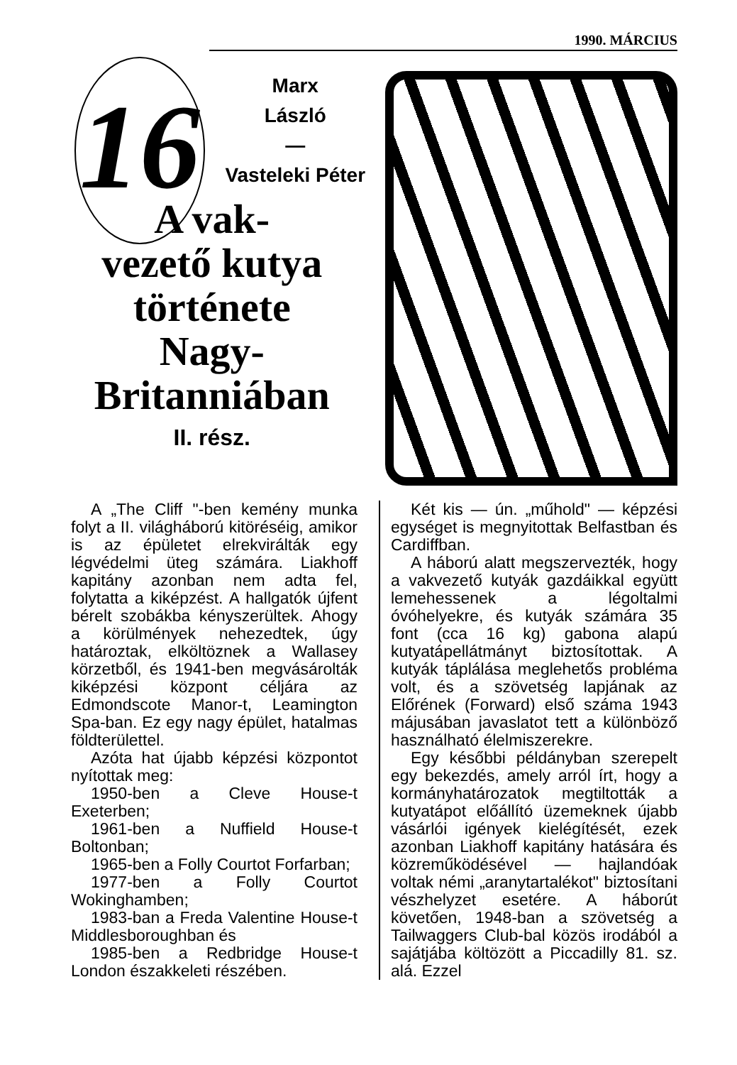1990. MÁRCIUS
16
Marx
László
—
Vasteleki Péter
A vak-
vezető kutya
története
Nagy-
Britanniában
II. rész.
A „The Cliff "-ben kemény munka folyt a II. világháború kitöréséig, amikor is az épületet elrekvirálták egy légvédelmi üteg számára. Liakhoff kapitány azonban nem adta fel, folytatta a kiképzést. A hallgatók újfent bérelt szobákba kényszerültek. Ahogy a körülmények nehezedtek, úgy határoztak, elköltöznek a Wallasey körzetből, és 1941-ben megvásárolták kiképzési központ céljára az Edmondscote Manor-t, Leamington Spa-ban. Ez egy nagy épület, hatalmas földterülettel.
Azóta hat újabb képzési központot nyítottak meg:
1950-ben a Cleve House-t Exeterben;
1961-ben a Nuffield House-t Boltonban;
1965-ben a Folly Courtot Forfarban;
1977-ben a Folly Courtot Wokinghamben;
1983-ban a Freda Valentine House-t Middlesboroughban és
1985-ben a Redbridge House-t London északkeleti részében.
Két kis — ún. „műhold" — képzési egységet is megnyitottak Belfastban és Cardiffban.
A háború alatt megszervezték, hogy a vakvezető kutyák gazdáikkal együtt lemehessenek a légoltalmi óvóhelyekre, és kutyák számára 35 font (cca 16 kg) gabona alapú kutyatápellátmányt biztosítottak. A kutyák táplálása meglehetős probléma volt, és a szövetség lapjának az Előrének (Forward) első száma 1943 májusában javaslatot tett a különböző használható élelmiszerekre.
Egy későbbi példányban szerepelt egy bekezdés, amely arról írt, hogy a kormányhatározatok megtiltották a kutyatápot előállító üzemeknek újabb vásárlói igények kielégítését, ezek azonban Liakhoff kapitány hatására és közreműködésével — hajlandóak voltak némi „aranytartalékot" biztosítani vészhelyzet esetére. A háborút követően, 1948-ban a szövetség a Tailwaggers Club-bal közös irodából a sajátjába költözött a Piccadilly 81. sz. alá. Ezzel